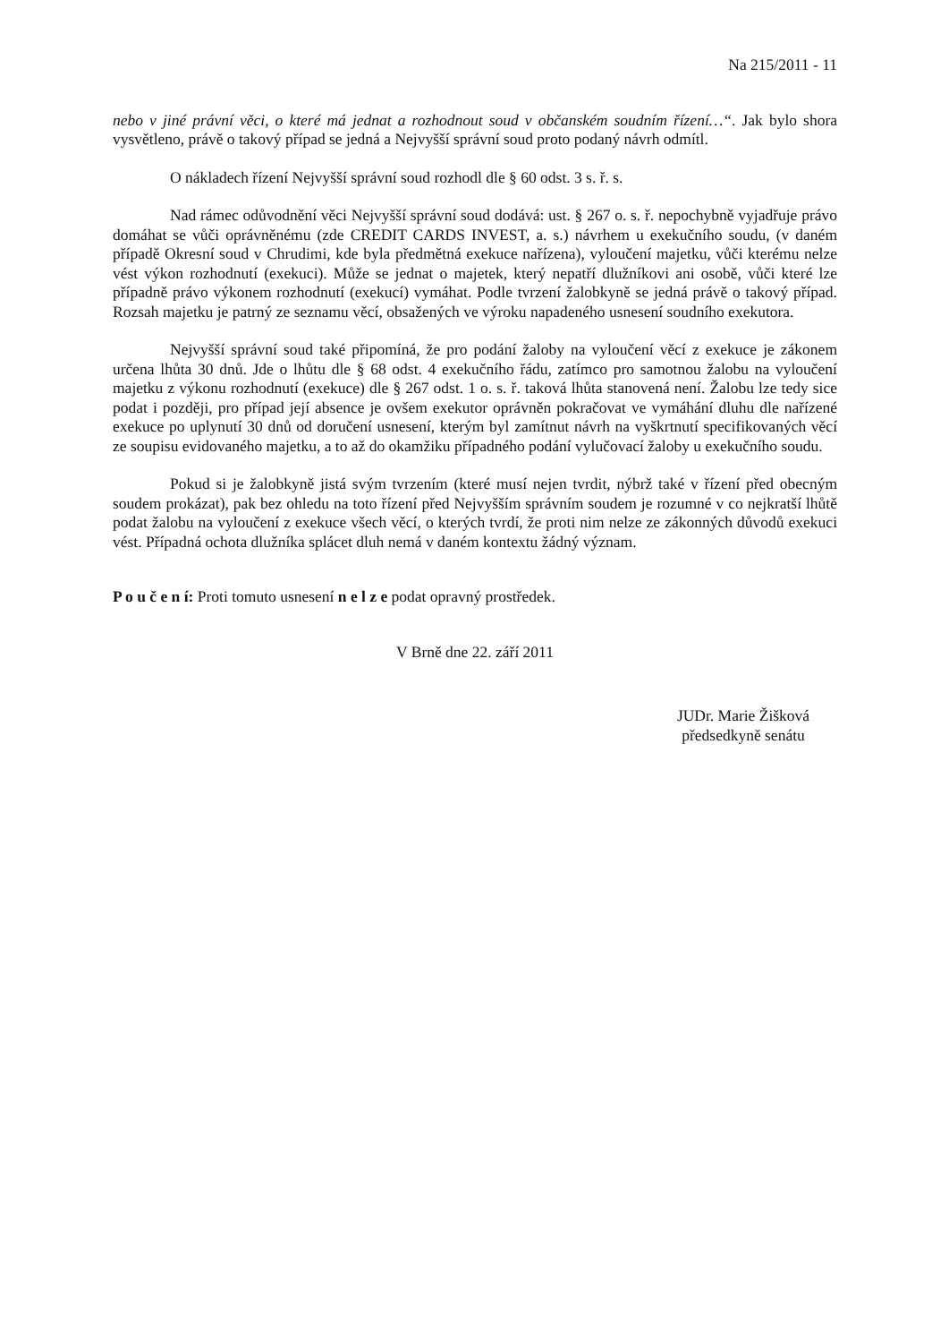Na 215/2011 - 11
nebo v jiné právní věci, o které má jednat a rozhodnout soud v občanském soudním řízení…“. Jak bylo shora vysvětleno, právě o takový případ se jedná a Nejvyšší správní soud proto podaný návrh odmítl.
O nákladech řízení Nejvyšší správní soud rozhodl dle § 60 odst. 3 s. ř. s.
Nad rámec odůvodnění věci Nejvyšší správní soud dodává: ust. § 267 o. s. ř. nepochybně vyjadřuje právo domáhat se vůči oprávněnému (zde CREDIT CARDS INVEST, a. s.) návrhem u exekučního soudu, (v daném případě Okresní soud v Chrudimi, kde byla předmětná exekuce nařízena), vyloučení majetku, vůči kterému nelze vést výkon rozhodnutí (exekuci). Může se jednat o majetek, který nepatří dlužníkovi ani osobě, vůči které lze případně právo výkonem rozhodnutí (exekucí) vymáhat. Podle tvrzení žalobkyně se jedná právě o takový případ. Rozsah majetku je patrný ze seznamu věcí, obsažených ve výroku napadeného usnesení soudního exekutora.
Nejvyšší správní soud také připomíná, že pro podání žaloby na vyloučení věcí z exekuce je zákonem určena lhůta 30 dnů. Jde o lhůtu dle § 68 odst. 4 exekučního řádu, zatímco pro samotnou žalobu na vyloučení majetku z výkonu rozhodnutí (exekuce) dle § 267 odst. 1 o. s. ř. taková lhůta stanovená není. Žalobu lze tedy sice podat i později, pro případ její absence je ovšem exekutor oprávněn pokračovat ve vymáhání dluhu dle nařízené exekuce po uplynutí 30 dnů od doručení usnesení, kterým byl zamítnut návrh na vyškrtnutí specifikovaných věcí ze soupisu evidovaného majetku, a to až do okamžiku případného podání vylučovací žaloby u exekučního soudu.
Pokud si je žalobkyně jistá svým tvrzením (které musí nejen tvrdit, nýbrž také v řízení před obecným soudem prokázat), pak bez ohledu na toto řízení před Nejvyšším správním soudem je rozumné v co nejkratší lhůtě podat žalobu na vyloučení z exekuce všech věcí, o kterých tvrdí, že proti nim nelze ze zákonných důvodů exekuci vést. Případná ochota dlužníka splácet dluh nemá v daném kontextu žádný význam.
P o u č e n í: Proti tomuto usnesení n e l z e podat opravný prostředek.
V Brně dne 22. září 2011
JUDr. Marie Žišková
předsedkyně senátu